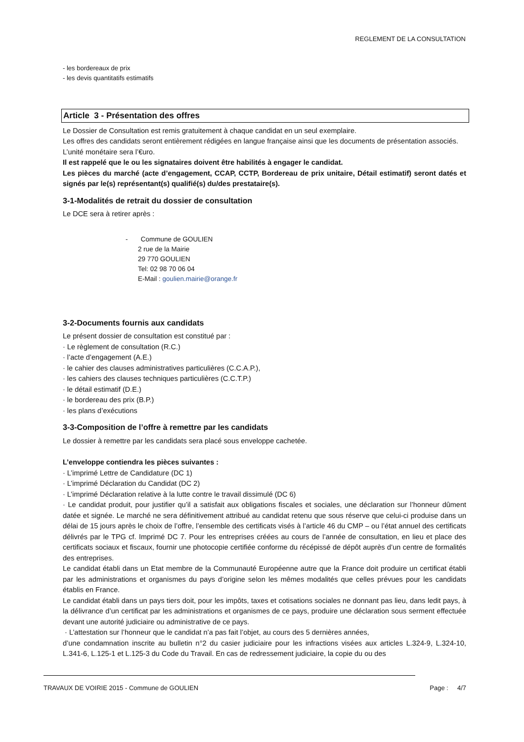REGLEMENT DE LA CONSULTATION
- les bordereaux de prix
- les devis quantitatifs estimatifs
Article 3 - Présentation des offres
Le Dossier de Consultation est remis gratuitement à chaque candidat en un seul exemplaire.
Les offres des candidats seront entièrement rédigées en langue française ainsi que les documents de présentation associés.
L’unité monétaire sera l’€uro.
Il est rappelé que le ou les signataires doivent être habilités à engager le candidat.
Les pièces du marché (acte d’engagement, CCAP, CCTP, Bordereau de prix unitaire, Détail estimatif) seront datés et signés par le(s) représentant(s) qualifié(s) du/des prestataire(s).
3-1-Modalités de retrait du dossier de consultation
Le DCE sera à retirer après :
- Commune de GOULIEN
2 rue de la Mairie
29 770 GOULIEN
Tel: 02 98 70 06 04
E-Mail : goulien.mairie@orange.fr
3-2-Documents fournis aux candidats
Le présent dossier de consultation est constitué par :
· Le règlement de consultation (R.C.)
· l’acte d’engagement (A.E.)
· le cahier des clauses administratives particulières (C.C.A.P.),
· les cahiers des clauses techniques particulières (C.C.T.P.)
· le détail estimatif (D.E.)
· le bordereau des prix (B.P.)
· les plans d’exécutions
3-3-Composition de l’offre à remettre par les candidats
Le dossier à remettre par les candidats sera placé sous enveloppe cachetée.
L’enveloppe contiendra les pièces suivantes :
· L’imprimé Lettre de Candidature (DC 1)
· L’imprimé Déclaration du Candidat (DC 2)
· L’imprimé Déclaration relative à la lutte contre le travail dissimulé (DC 6)
· Le candidat produit, pour justifier qu’il a satisfait aux obligations fiscales et sociales, une déclaration sur l’honneur dûment datée et signée. Le marché ne sera définitivement attribué au candidat retenu que sous réserve que celui-ci produise dans un délai de 15 jours après le choix de l’offre, l’ensemble des certificats visés à l’article 46 du CMP – ou l’état annuel des certificats délivrés par le TPG cf. Imprimé DC 7. Pour les entreprises créées au cours de l’année de consultation, en lieu et place des certificats sociaux et fiscaux, fournir une photocopie certifiée conforme du récépissé de dépôt auprès d’un centre de formalités des entreprises.
Le candidat établi dans un Etat membre de la Communauté Européenne autre que la France doit produire un certificat établi par les administrations et organismes du pays d’origine selon les mêmes modalités que celles prévues pour les candidats établis en France.
Le candidat établi dans un pays tiers doit, pour les impôts, taxes et cotisations sociales ne donnant pas lieu, dans ledit pays, à la délivrance d’un certificat par les administrations et organismes de ce pays, produire une déclaration sous serment effectuée devant une autorité judiciaire ou administrative de ce pays.
· L’attestation sur l’honneur que le candidat n’a pas fait l’objet, au cours des 5 dernières années,
d’une condamnation inscrite au bulletin n°2 du casier judiciaire pour les infractions visées aux articles L.324-9, L.324-10, L.341-6, L.125-1 et L.125-3 du Code du Travail. En cas de redressement judiciaire, la copie du ou des
TRAVAUX DE VOIRIE 2015 - Commune de GOULIEN Page : 4/7